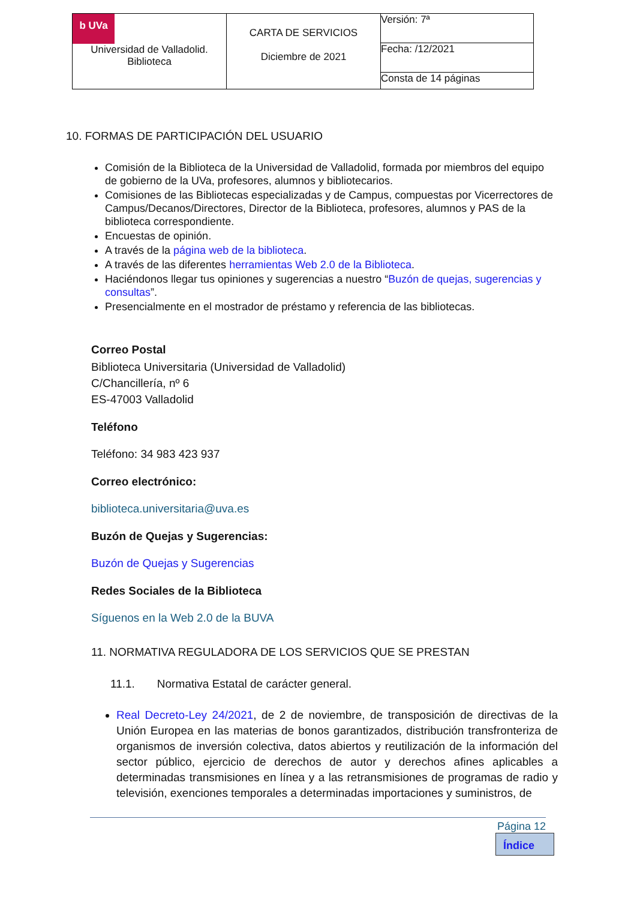| b UVa Universidad de Valladolid. Biblioteca | CARTA DE SERVICIOS Diciembre de 2021 | Versión: 7ª |
| | | Fecha: /12/2021 |
| | | Consta de 14 páginas |
10. FORMAS DE PARTICIPACIÓN DEL USUARIO
Comisión de la Biblioteca de la Universidad de Valladolid, formada por miembros del equipo de gobierno de la UVa, profesores, alumnos y bibliotecarios.
Comisiones de las Bibliotecas especializadas y de Campus, compuestas por Vicerrectores de Campus/Decanos/Directores, Director de la Biblioteca, profesores, alumnos y PAS de la biblioteca correspondiente.
Encuestas de opinión.
A través de la página web de la biblioteca.
A través de las diferentes herramientas Web 2.0 de la Biblioteca.
Haciéndonos llegar tus opiniones y sugerencias a nuestro “Buzón de quejas, sugerencias y consultas”.
Presencialmente en el mostrador de préstamo y referencia de las bibliotecas.
Correo Postal
Biblioteca Universitaria (Universidad de Valladolid)
C/Chancillería, nº 6
ES-47003 Valladolid
Teléfono
Teléfono: 34 983 423 937
Correo electrónico:
biblioteca.universitaria@uva.es
Buzón de Quejas y Sugerencias:
Buzón de Quejas y Sugerencias
Redes Sociales de la Biblioteca
Síguenos en la Web 2.0 de la BUVA
11. NORMATIVA REGULADORA DE LOS SERVICIOS QUE SE PRESTAN
11.1. Normativa Estatal de carácter general.
Real Decreto-Ley 24/2021, de 2 de noviembre, de transposición de directivas de la Unión Europea en las materias de bonos garantizados, distribución transfronteriza de organismos de inversión colectiva, datos abiertos y reutilización de la información del sector público, ejercicio de derechos de autor y derechos afines aplicables a determinadas transmisiones en línea y a las retransmisiones de programas de radio y televisión, exenciones temporales a determinadas importaciones y suministros, de
Página 12
Índice